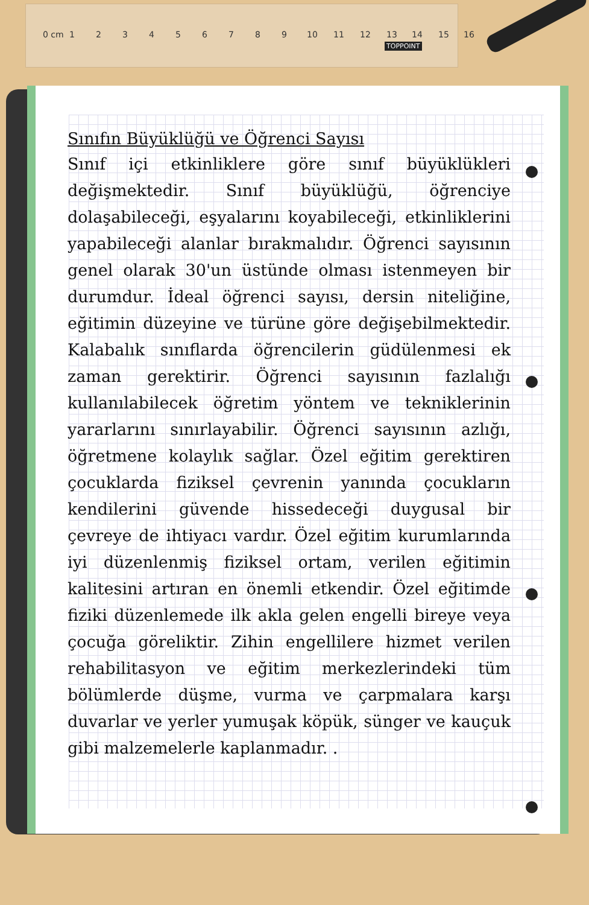0 cm 1 2 3 4 5 6 7 8 9 10 11 12 13 14 15 16
TOPPOINT
Sınıfın Büyüklüğü ve Öğrenci Sayısı
Sınıf içi etkinliklere göre sınıf büyüklükleri değişmektedir. Sınıf büyüklüğü, öğrenciye dolaşabileceği, eşyalarını koyabileceği, etkinliklerini yapabileceği alanlar bırakmalıdır. Öğrenci sayısının genel olarak 30'un üstünde olması istenmeyen bir durumdur. İdeal öğrenci sayısı, dersin niteliğine, eğitimin düzeyine ve türüne göre değişebilmektedir. Kalabalık sınıflarda öğrencilerin güdülenmesi ek zaman gerektirir. Öğrenci sayısının fazlalığı kullanılabilecek öğretim yöntem ve tekniklerinin yararlarını sınırlayabilir. Öğrenci sayısının azlığı, öğretmene kolaylık sağlar. Özel eğitim gerektiren çocuklarda fiziksel çevrenin yanında çocukların kendilerini güvende hissedeceği duygusal bir çevreye de ihtiyacı vardır. Özel eğitim kurumlarında iyi düzenlenmiş fiziksel ortam, verilen eğitimin kalitesini artıran en önemli etkendir. Özel eğitimde fiziki düzenlemede ilk akla gelen engelli bireye veya çocuğa göreliktir. Zihin engellilere hizmet verilen rehabilitasyon ve eğitim merkezlerindeki tüm bölümlerde düşme, vurma ve çarpmalara karşı duvarlar ve yerler yumuşak köpük, sünger ve kauçuk gibi malzemelerle kaplanmadır. .